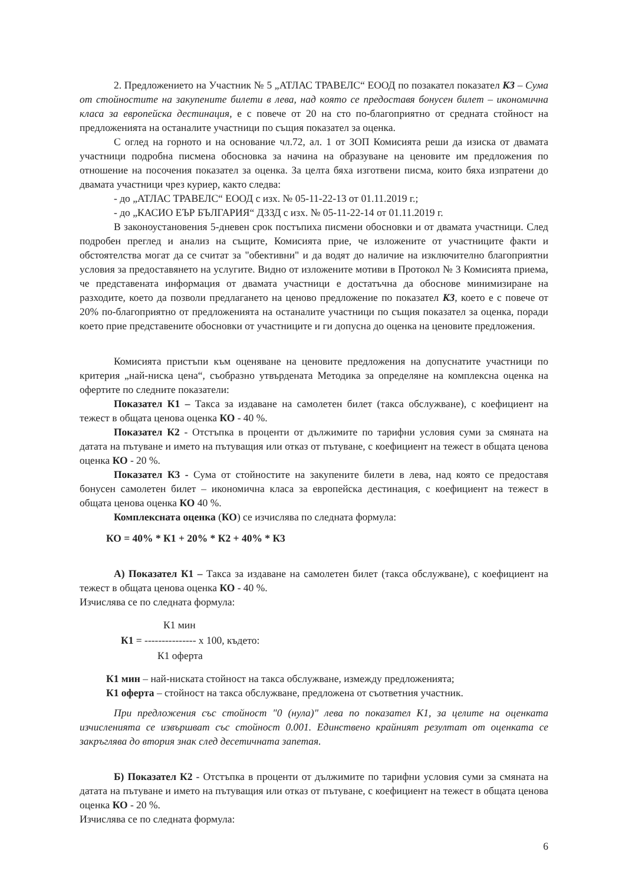2. Предложението на Участник № 5 „АТЛАС ТРАВЕЛС“ ЕООД по позакател показател К3 – Сума от стойностите на закупените билети в лева, над която се предоставя бонусен билет – икономична класа за европейска дестинация, е с повече от 20 на сто по-благоприятно от средната стойност на предложенията на останалите участници по същия показател за оценка.
С оглед на горното и на основание чл.72, ал. 1 от ЗОП Комисията реши да изиска от двамата участници подробна писмена обосновка за начина на образуване на ценовите им предложения по отношение на посочения показател за оценка. За целта бяха изготвени писма, които бяха изпратени до двамата участници чрез куриер, както следва:
- до „АТЛАС ТРАВЕЛС“ ЕООД с изх. № 05-11-22-13 от 01.11.2019 г.;
- до „КАСИО ЕЪР БЪЛГАРИЯ“ ДЗЗД с изх. № 05-11-22-14 от 01.11.2019 г.
В законоустановения 5-дневен срок постъпиха писмени обосновки и от двамата участници. След подробен преглед и анализ на същите, Комисията прие, че изложените от участниците факти и обстоятелства могат да се считат за "обективни" и да водят до наличие на изключително благоприятни условия за предоставянето на услугите. Видно от изложените мотиви в Протокол № 3 Комисията приема, че представената информация от двамата участници е достатъчна да обоснове минимизиране на разходите, което да позволи предлагането на ценово предложение по показател К3, което е с повече от 20% по-благоприятно от предложенията на останалите участници по същия показател за оценка, поради което прие представените обосновки от участниците и ги допусна до оценка на ценовите предложения.
Комисията пристъпи към оценяване на ценовите предложения на допуснатите участници по критерия „най-ниска цена“, съобразно утвърдената Методика за определяне на комплексна оценка на офертите по следните показатели:
Показател К1 – Такса за издаване на самолетен билет (такса обслужване), с коефициент на тежест в общата ценова оценка КО - 40 %.
Показател К2 - Отстъпка в проценти от дължимите по тарифни условия суми за смяната на датата на пътуване и името на пътуващия или отказ от пътуване, с коефициент на тежест в общата ценова оценка КО - 20 %.
Показател К3 - Сума от стойностите на закупените билети в лева, над която се предоставя бонусен самолетен билет – икономична класа за европейска дестинация, с коефициент на тежест в общата ценова оценка КО 40 %.
Комплексната оценка (КО) се изчислява по следната формула:
КО = 40% * К1 + 20% * К2 + 40% * К3
А) Показател К1 – Такса за издаване на самолетен билет (такса обслужване), с коефициент на тежест в общата ценова оценка КО - 40 %.
Изчислява се по следната формула:
К1 мин
К1 = --------------- х 100, където:
К1 оферта
К1 мин – най-ниската стойност на такса обслужване, измежду предложенията;
К1 оферта – стойност на такса обслужване, предложена от съответния участник.
При предложения със стойност "0 (нула)" лева по показател К1, за целите на оценката изчисленията се извършват със стойност 0.001. Единствено крайният резултат от оценката се закръглява до втория знак след десетичната запетая.
Б) Показател К2 - Отстъпка в проценти от дължимите по тарифни условия суми за смяната на датата на пътуване и името на пътуващия или отказ от пътуване, с коефициент на тежест в общата ценова оценка КО - 20 %.
Изчислява се по следната формула:
6